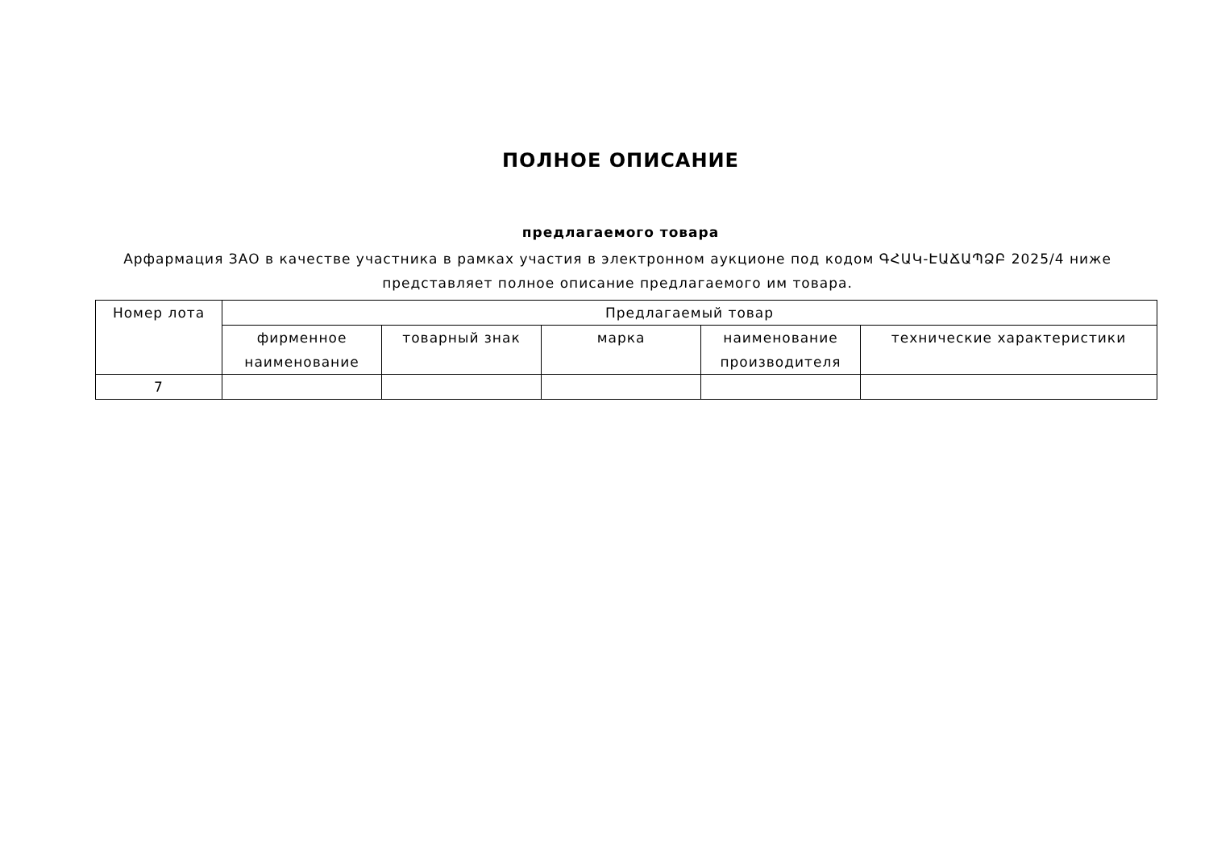ПОЛНОЕ ОПИСАНИЕ
предлагаемого товара
Арфармация ЗАО в качестве участника в рамках участия в электронном аукционе под кодом ԳՀԱԿ-ԷԱՃԱՊՁԲ 2025/4 ниже представляет полное описание предлагаемого им товара.
| Номер лота | Предлагаемый товар | | | | |
| --- | --- | --- | --- | --- | --- |
| | фирменное наименование | товарный знак | марка | наименование производителя | технические характеристики |
| 7 | | | | | |